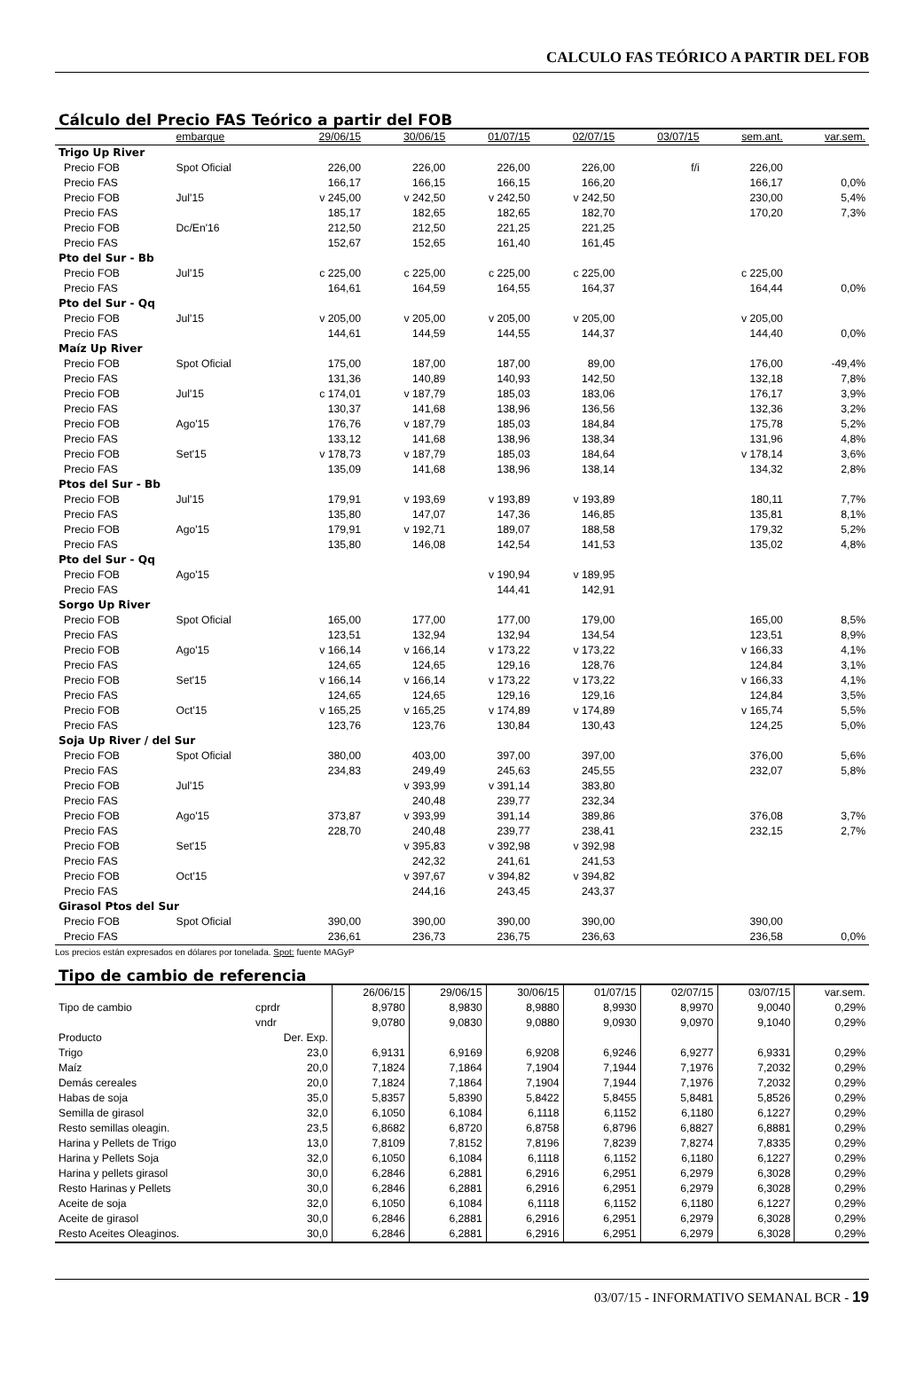CALCULO FAS TEÓRICO A PARTIR DEL FOB
Cálculo del Precio FAS Teórico a partir del FOB
| | embarque | 29/06/15 | 30/06/15 | 01/07/15 | 02/07/15 | 03/07/15 | sem.ant. | var.sem. |
| --- | --- | --- | --- | --- | --- | --- | --- | --- |
| Trigo Up River | | | | | | | | |
| Precio FOB | Spot Oficial | 226,00 | 226,00 | 226,00 | 226,00 | f/i | 226,00 | |
| Precio FAS | | 166,17 | 166,15 | 166,15 | 166,20 | | 166,17 | 0,0% |
| Precio FOB | Jul'15 | v 245,00 | v 242,50 | v 242,50 | v 242,50 | | 230,00 | 5,4% |
| Precio FAS | | 185,17 | 182,65 | 182,65 | 182,70 | | 170,20 | 7,3% |
| Precio FOB | Dc/En'16 | 212,50 | 212,50 | 221,25 | 221,25 | | | |
| Precio FAS | | 152,67 | 152,65 | 161,40 | 161,45 | | | |
| Pto del Sur - Bb | | | | | | | | |
| Precio FOB | Jul'15 | c 225,00 | c 225,00 | c 225,00 | c 225,00 | | c 225,00 | |
| Precio FAS | | 164,61 | 164,59 | 164,55 | 164,37 | | 164,44 | 0,0% |
| Pto del Sur - Qq | | | | | | | | |
| Precio FOB | Jul'15 | v 205,00 | v 205,00 | v 205,00 | v 205,00 | | v 205,00 | |
| Precio FAS | | 144,61 | 144,59 | 144,55 | 144,37 | | 144,40 | 0,0% |
| Maíz Up River | | | | | | | | |
| Precio FOB | Spot Oficial | 175,00 | 187,00 | 187,00 | 89,00 | | 176,00 | -49,4% |
| Precio FAS | | 131,36 | 140,89 | 140,93 | 142,50 | | 132,18 | 7,8% |
| Precio FOB | Jul'15 | c 174,01 | v 187,79 | 185,03 | 183,06 | | 176,17 | 3,9% |
| Precio FAS | | 130,37 | 141,68 | 138,96 | 136,56 | | 132,36 | 3,2% |
| Precio FOB | Ago'15 | 176,76 | v 187,79 | 185,03 | 184,84 | | 175,78 | 5,2% |
| Precio FAS | | 133,12 | 141,68 | 138,96 | 138,34 | | 131,96 | 4,8% |
| Precio FOB | Set'15 | v 178,73 | v 187,79 | 185,03 | 184,64 | | v 178,14 | 3,6% |
| Precio FAS | | 135,09 | 141,68 | 138,96 | 138,14 | | 134,32 | 2,8% |
| Ptos del Sur - Bb | | | | | | | | |
| Precio FOB | Jul'15 | 179,91 | v 193,69 | v 193,89 | v 193,89 | | 180,11 | 7,7% |
| Precio FAS | | 135,80 | 147,07 | 147,36 | 146,85 | | 135,81 | 8,1% |
| Precio FOB | Ago'15 | 179,91 | v 192,71 | 189,07 | 188,58 | | 179,32 | 5,2% |
| Precio FAS | | 135,80 | 146,08 | 142,54 | 141,53 | | 135,02 | 4,8% |
| Pto del Sur - Qq | | | | | | | | |
| Precio FOB | Ago'15 | | | v 190,94 | v 189,95 | | | |
| Precio FAS | | | | 144,41 | 142,91 | | | |
| Sorgo Up River | | | | | | | | |
| Precio FOB | Spot Oficial | 165,00 | 177,00 | 177,00 | 179,00 | | 165,00 | 8,5% |
| Precio FAS | | 123,51 | 132,94 | 132,94 | 134,54 | | 123,51 | 8,9% |
| Precio FOB | Ago'15 | v 166,14 | v 166,14 | v 173,22 | v 173,22 | | v 166,33 | 4,1% |
| Precio FAS | | 124,65 | 124,65 | 129,16 | 128,76 | | 124,84 | 3,1% |
| Precio FOB | Set'15 | v 166,14 | v 166,14 | v 173,22 | v 173,22 | | v 166,33 | 4,1% |
| Precio FAS | | 124,65 | 124,65 | 129,16 | 129,16 | | 124,84 | 3,5% |
| Precio FOB | Oct'15 | v 165,25 | v 165,25 | v 174,89 | v 174,89 | | v 165,74 | 5,5% |
| Precio FAS | | 123,76 | 123,76 | 130,84 | 130,43 | | 124,25 | 5,0% |
| Soja Up River / del Sur | | | | | | | | |
| Precio FOB | Spot Oficial | 380,00 | 403,00 | 397,00 | 397,00 | | 376,00 | 5,6% |
| Precio FAS | | 234,83 | 249,49 | 245,63 | 245,55 | | 232,07 | 5,8% |
| Precio FOB | Jul'15 | | v 393,99 | v 391,14 | 383,80 | | | |
| Precio FAS | | | 240,48 | 239,77 | 232,34 | | | |
| Precio FOB | Ago'15 | 373,87 | v 393,99 | 391,14 | 389,86 | | 376,08 | 3,7% |
| Precio FAS | | 228,70 | 240,48 | 239,77 | 238,41 | | 232,15 | 2,7% |
| Precio FOB | Set'15 | | v 395,83 | v 392,98 | v 392,98 | | | |
| Precio FAS | | | 242,32 | 241,61 | 241,53 | | | |
| Precio FOB | Oct'15 | | v 397,67 | v 394,82 | v 394,82 | | | |
| Precio FAS | | | 244,16 | 243,45 | 243,37 | | | |
| Girasol Ptos del Sur | | | | | | | | |
| Precio FOB | Spot Oficial | 390,00 | 390,00 | 390,00 | 390,00 | | 390,00 | |
| Precio FAS | | 236,61 | 236,73 | 236,75 | 236,63 | | 236,58 | 0,0% |
Los precios están expresados en dólares por tonelada. Spot: fuente MAGyP
Tipo de cambio de referencia
| | | 26/06/15 | 29/06/15 | 30/06/15 | 01/07/15 | 02/07/15 | 03/07/15 | var.sem. |
| --- | --- | --- | --- | --- | --- | --- | --- | --- |
| Tipo de cambio | cprdr | 8,9780 | 8,9830 | 8,9880 | 8,9930 | 8,9970 | 9,0040 | 0,29% |
| | vndr | 9,0780 | 9,0830 | 9,0880 | 9,0930 | 9,0970 | 9,1040 | 0,29% |
| Producto | Der. Exp. | | | | | | | |
| Trigo | 23,0 | 6,9131 | 6,9169 | 6,9208 | 6,9246 | 6,9277 | 6,9331 | 0,29% |
| Maíz | 20,0 | 7,1824 | 7,1864 | 7,1904 | 7,1944 | 7,1976 | 7,2032 | 0,29% |
| Demás cereales | 20,0 | 7,1824 | 7,1864 | 7,1904 | 7,1944 | 7,1976 | 7,2032 | 0,29% |
| Habas de soja | 35,0 | 5,8357 | 5,8390 | 5,8422 | 5,8455 | 5,8481 | 5,8526 | 0,29% |
| Semilla de girasol | 32,0 | 6,1050 | 6,1084 | 6,1118 | 6,1152 | 6,1180 | 6,1227 | 0,29% |
| Resto semillas oleagin. | 23,5 | 6,8682 | 6,8720 | 6,8758 | 6,8796 | 6,8827 | 6,8881 | 0,29% |
| Harina y Pellets de Trigo | 13,0 | 7,8109 | 7,8152 | 7,8196 | 7,8239 | 7,8274 | 7,8335 | 0,29% |
| Harina y Pellets Soja | 32,0 | 6,1050 | 6,1084 | 6,1118 | 6,1152 | 6,1180 | 6,1227 | 0,29% |
| Harina y pellets girasol | 30,0 | 6,2846 | 6,2881 | 6,2916 | 6,2951 | 6,2979 | 6,3028 | 0,29% |
| Resto Harinas y Pellets | 30,0 | 6,2846 | 6,2881 | 6,2916 | 6,2951 | 6,2979 | 6,3028 | 0,29% |
| Aceite de soja | 32,0 | 6,1050 | 6,1084 | 6,1118 | 6,1152 | 6,1180 | 6,1227 | 0,29% |
| Aceite de girasol | 30,0 | 6,2846 | 6,2881 | 6,2916 | 6,2951 | 6,2979 | 6,3028 | 0,29% |
| Resto Aceites Oleaginos. | 30,0 | 6,2846 | 6,2881 | 6,2916 | 6,2951 | 6,2979 | 6,3028 | 0,29% |
03/07/15 - INFORMATIVO SEMANAL BCR - 19